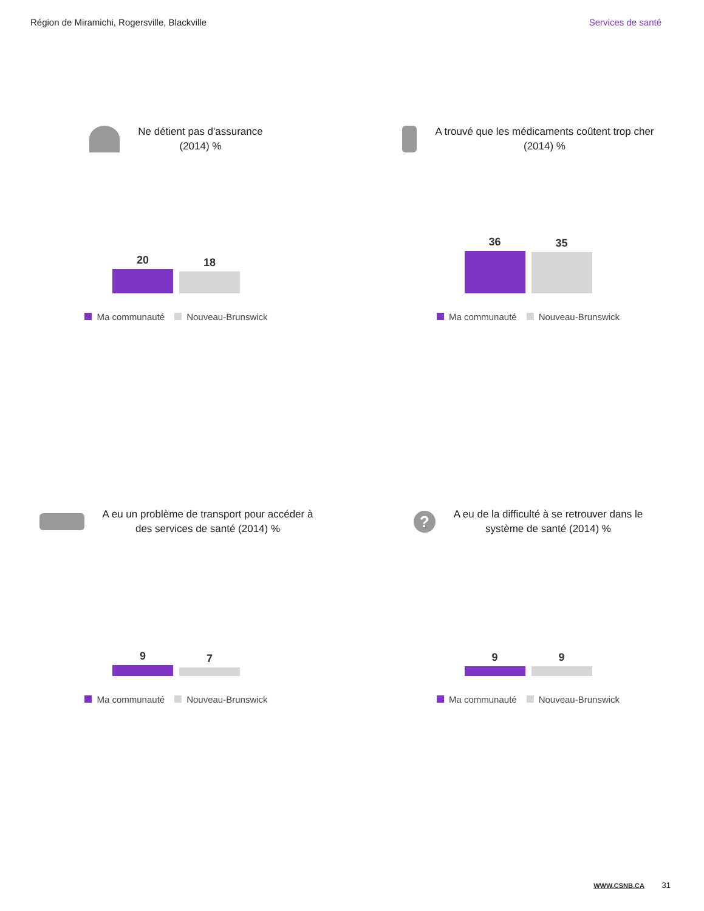Région de Miramichi, Rogersville, Blackville Services de santé
Ne détient pas d'assurance
(2014) %
20
18
Ma communauté Nouveau-Brunswick
A trouvé que les médicaments coûtent trop cher
(2014) %
36
35
Ma communauté Nouveau-Brunswick
A eu un problème de transport pour accéder à
des services de santé (2014) %
9
7
Ma communauté Nouveau-Brunswick
? A eu de la difficulté à se retrouver dans le
système de santé (2014) %
9
9
Ma communauté Nouveau-Brunswick
WWW.CSNB.CA 31